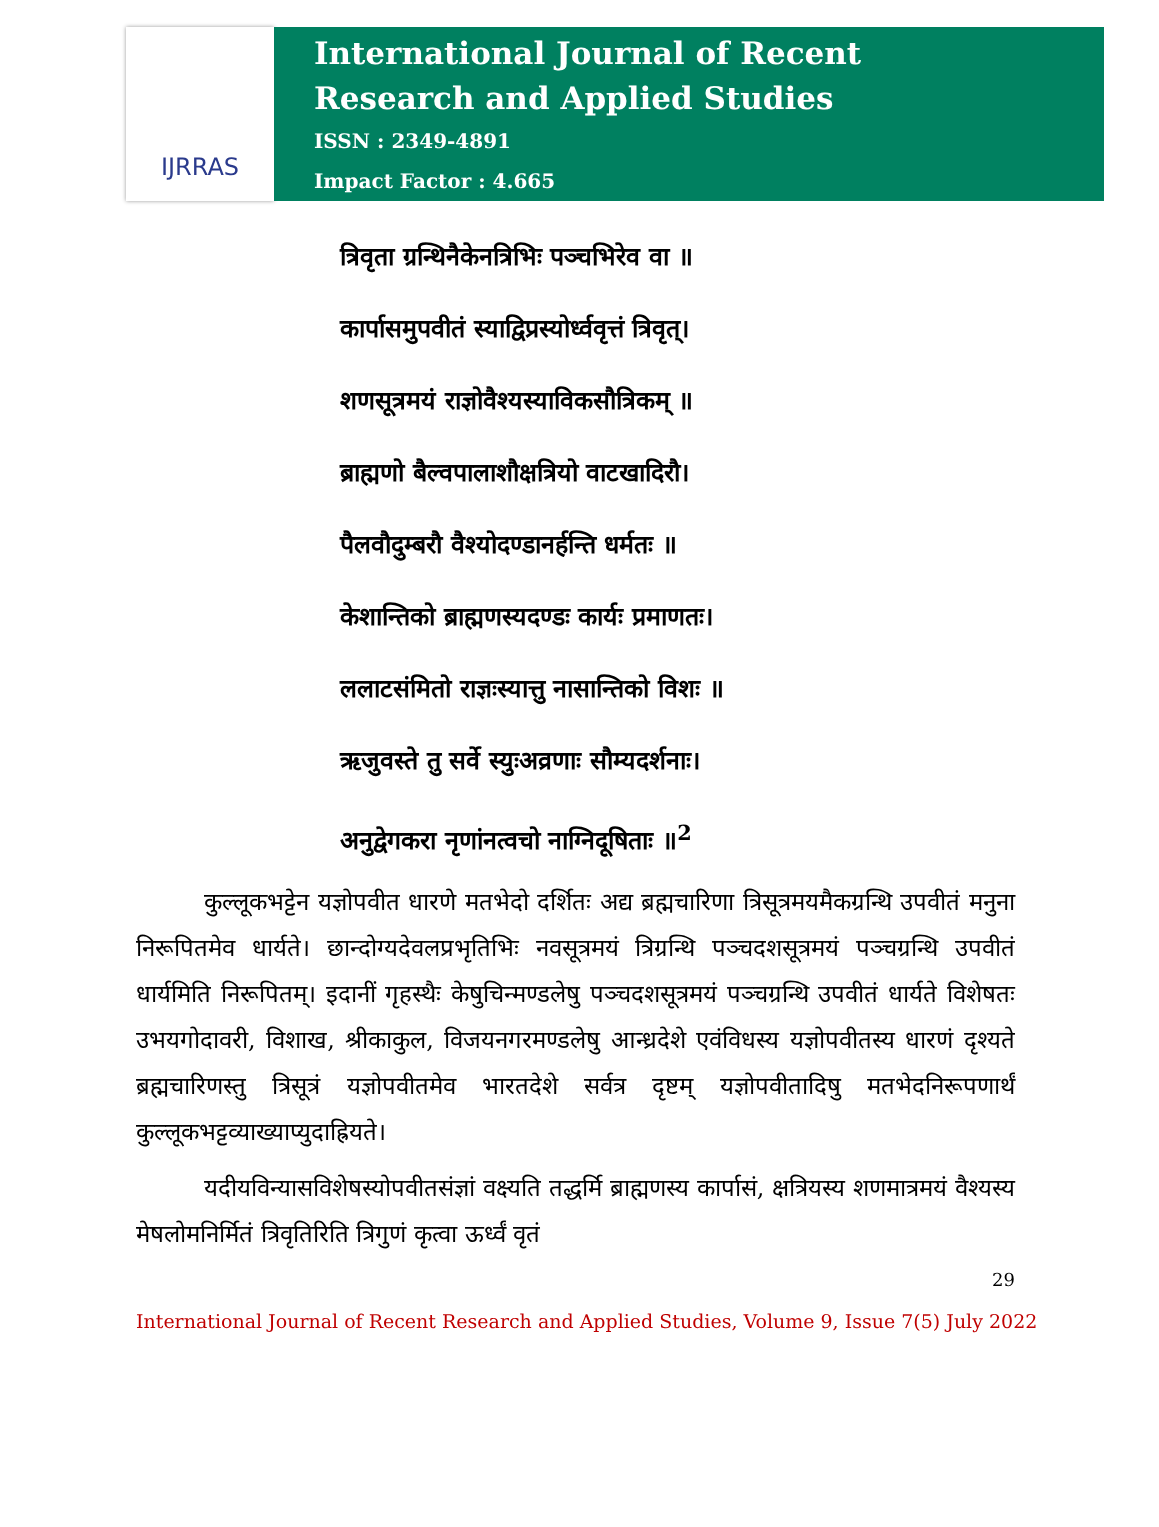IJRRAS
International Journal of Recent
Research and Applied Studies
ISSN : 2349-4891
Impact Factor : 4.665
त्रिवृता ग्रन्थिनैकेनत्रिभिः पञ्चभिरेव वा ॥
कार्पासमुपवीतं स्याद्विप्रस्योर्ध्ववृत्तं त्रिवृत्।
शणसूत्रमयं राज्ञोवैश्यस्याविकसौत्रिकम् ॥
ब्राह्मणो बैल्वपालाशौक्षत्रियो वाटखादिरौ।
पैलवौदुम्बरौ वैश्योदण्डानर्हन्ति धर्मतः ॥
केशान्तिको ब्राह्मणस्यदण्डः कार्यः प्रमाणतः।
ललाटसंमितो राज्ञःस्यात्तु नासान्तिको विशः ॥
ऋजुवस्ते तु सर्वे स्युःअव्रणाः सौम्यदर्शनाः।
अनुद्वेगकरा नृणांनत्वचो नाग्निदूषिताः ॥<sup>2</sup>
कुल्लूकभट्टेन यज्ञोपवीत धारणे मतभेदो दर्शितः अद्य ब्रह्मचारिणा त्रिसूत्रमयमैकग्रन्थि उपवीतं मनुना निरूपितमेव धार्यते। छान्दोग्यदेवलप्रभृतिभिः नवसूत्रमयं त्रिग्रन्थि पञ्चदशसूत्रमयं पञ्चग्रन्थि उपवीतं धार्यमिति निरूपितम्। इदानीं गृहस्थैः केषुचिन्मण्डलेषु पञ्चदशसूत्रमयं पञ्चग्रन्थि उपवीतं धार्यते विशेषतः उभयगोदावरी, विशाख, श्रीकाकुल, विजयनगरमण्डलेषु आन्ध्रदेशे एवंविधस्य यज्ञोपवीतस्य धारणं दृश्यते ब्रह्मचारिणस्तु त्रिसूत्रं यज्ञोपवीतमेव भारतदेशे सर्वत्र दृष्टम् यज्ञोपवीतादिषु मतभेदनिरूपणार्थं कुल्लूकभट्टव्याख्याप्युदाह्रियते।
यदीयविन्यासविशेषस्योपवीतसंज्ञां वक्ष्यति तद्धर्मि ब्राह्मणस्य कार्पासं, क्षत्रियस्य शणमात्रमयं वैश्यस्य मेषलोमनिर्मितं त्रिवृतिरिति त्रिगुणं कृत्वा ऊर्ध्वं वृतं
29
International Journal of Recent Research and Applied Studies, Volume 9, Issue 7(5) July 2022